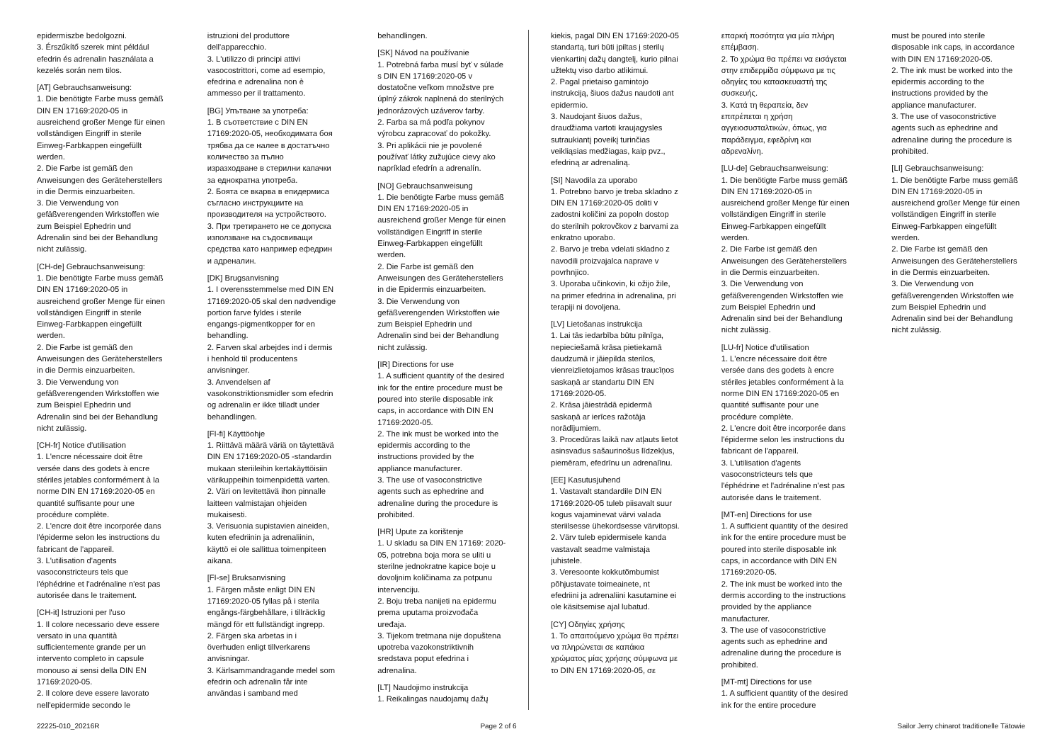epidermiszbe bedolgozni.
3. Érszűkítő szerek mint például efedrin és adrenalin használata a kezelés során nem tilos.
[AT] Gebrauchsanweisung:
1. Die benötigte Farbe muss gemäß DIN EN 17169:2020-05 in ausreichend großer Menge für einen vollständigen Eingriff in sterile Einweg-Farbkappen eingefüllt werden.
2. Die Farbe ist gemäß den Anweisungen des Geräteherstellers in die Dermis einzuarbeiten.
3. Die Verwendung von gefäßverengenden Wirkstoffen wie zum Beispiel Ephedrin und Adrenalin sind bei der Behandlung nicht zulässig.
[CH-de] Gebrauchsanweisung:
1. Die benötigte Farbe muss gemäß DIN EN 17169:2020-05 in ausreichend großer Menge für einen vollständigen Eingriff in sterile Einweg-Farbkappen eingefüllt werden.
2. Die Farbe ist gemäß den Anweisungen des Geräteherstellers in die Dermis einzuarbeiten.
3. Die Verwendung von gefäßverengenden Wirkstoffen wie zum Beispiel Ephedrin und Adrenalin sind bei der Behandlung nicht zulässig.
[CH-fr] Notice d'utilisation
1. L'encre nécessaire doit être versée dans des godets à encre stériles jetables conformément à la norme DIN EN 17169:2020-05 en quantité suffisante pour une procédure complète.
2. L'encre doit être incorporée dans l'épiderme selon les instructions du fabricant de l'appareil.
3. L'utilisation d'agents vasoconstricteurs tels que l'éphédrine et l'adrénaline n'est pas autorisée dans le traitement.
[CH-it] Istruzioni per l'uso
1. Il colore necessario deve essere versato in una quantità sufficientemente grande per un intervento completo in capsule monouso ai sensi della DIN EN 17169:2020-05.
2. Il colore deve essere lavorato nell'epidermide secondo le
istruzioni del produttore dell'apparecchio.
3. L'utilizzo di principi attivi vasocostrittori, come ad esempio, efedrina e adrenalina non è ammesso per il trattamento.
[BG] Упътване за употреба:
1. В съответствие с DIN EN 17169:2020-05, необходимата боя трябва да се налее в достатъчно количество за пълно изразходване в стерилни капачки за еднократна употреба.
2. Боята се вкарва в епидермиса съгласно инструкциите на производителя на устройството.
3. При третирането не се допуска използване на съдосвиващи средства като например ефедрин и адреналин.
[DK] Brugsanvisning
1. I overensstemmelse med DIN EN 17169:2020-05 skal den nødvendige portion farve fyldes i sterile engangs-pigmentkopper for en behandling.
2. Farven skal arbejdes ind i dermis i henhold til producentens anvisninger.
3. Anvendelsen af vasokonstriktionsmidler som efedrin og adrenalin er ikke tilladt under behandlingen.
[FI-fi] Käyttöohje
1. Riittävä määrä väriä on täytettävä DIN EN 17169:2020-05 -standardin mukaan steriileihin kertakäyttöisiin värikuppeihin toimenpidettä varten.
2. Väri on levitettävä ihon pinnalle laitteen valmistajan ohjeiden mukaisesti.
3. Verisuonia supistavien aineiden, kuten efedriinin ja adrenaliinin, käyttö ei ole sallittua toimenpiteen aikana.
[FI-se] Bruksanvisning
1. Färgen måste enligt DIN EN 17169:2020-05 fyllas på i sterila engångs-färgbehållare, i tillräcklig mängd för ett fullständigt ingrepp.
2. Färgen ska arbetas in i överhuden enligt tillverkarens anvisningar.
3. Kärlsammandragande medel som efedrin och adrenalin får inte användas i samband med
behandlingen.
[SK] Návod na používanie
1. Potrebná farba musí byť v súlade s DIN EN 17169:2020-05 v dostatočne veľkom množstve pre úplný zákrok naplnená do sterilných jednorázových uzáverov farby.
2. Farba sa má podľa pokynov výrobcu zapracovať do pokožky.
3. Pri aplikácii nie je povolené používať látky zužujúce cievy ako napríklad efedrín a adrenalín.
[NO] Gebrauchsanweisung
1. Die benötigte Farbe muss gemäß DIN EN 17169:2020-05 in ausreichend großer Menge für einen vollständigen Eingriff in sterile Einweg-Farbkappen eingefüllt werden.
2. Die Farbe ist gemäß den Anweisungen des Geräteherstellers in die Epidermis einzuarbeiten.
3. Die Verwendung von gefäßverengenden Wirkstoffen wie zum Beispiel Ephedrin und Adrenalin sind bei der Behandlung nicht zulässig.
[IR] Directions for use
1. A sufficient quantity of the desired ink for the entire procedure must be poured into sterile disposable ink caps, in accordance with DIN EN 17169:2020-05.
2. The ink must be worked into the epidermis according to the instructions provided by the appliance manufacturer.
3. The use of vasoconstrictive agents such as ephedrine and adrenaline during the procedure is prohibited.
[HR] Upute za korištenje
1. U skladu sa DIN EN 17169: 2020-05, potrebna boja mora se uliti u sterilne jednokratne kapice boje u dovoljnim količinama za potpunu intervenciju.
2. Boju treba nanijeti na epidermu prema uputama proizvođača uređaja.
3. Tijekom tretmana nije dopuštena upotreba vazokonstriktivnih sredstava poput efedrina i adrenalina.
[LT] Naudojimo instrukcija
1. Reikalingas naudojamų dažų
kiekis, pagal DIN EN 17169:2020-05 standartą, turi būti įpiltas į sterilų vienkartinį dažų dangtelį, kurio pilnai užtektų viso darbo atlikimui.
2. Pagal prietaiso gamintojo instrukciją, šiuos dažus naudoti ant epidermio.
3. Naudojant šiuos dažus, draudžiama vartoti kraujagysles sutraukiantį poveikį turinčias veikliąsias medžiagas, kaip pvz., efedriną ar adrenaliną.
[SI] Navodila za uporabo
1. Potrebno barvo je treba skladno z DIN EN 17169:2020-05 doliti v zadostni količini za popoln dostop do sterilnih pokrovčkov z barvami za enkratno uporabo.
2. Barvo je treba vdelati skladno z navodili proizvajalca naprave v povrhnjico.
3. Uporaba učinkovin, ki ožijo žile, na primer efedrina in adrenalina, pri terapiji ni dovoljena.
[LV] Lietošanas instrukcija
1. Lai tās iedarbība būtu pilnīga, nepieciešamā krāsa pietiekamā daudzumā ir jāiepilda sterilos, vienreizlietojamos krāsas traucīņos saskaņā ar standartu DIN EN 17169:2020-05.
2. Krāsa jāiestrādā epidermā saskaņā ar ierīces ražotāja norādījumiem.
3. Procedūras laikā nav atļauts lietot asinsvadus sašaurinošus līdzekļus, piemēram, efedrīnu un adrenalīnu.
[EE] Kasutusjuhend
1. Vastavalt standardile DIN EN 17169:2020-05 tuleb piisavalt suur kogus vajaminevat värvi valada steriilsesse ühekordsesse värvitopsi.
2. Värv tuleb epidermisele kanda vastavalt seadme valmistaja juhistele.
3. Veresoonte kokkutõmbumist põhjustavate toimeainete, nt efedriini ja adrenaliini kasutamine ei ole käsitsemise ajal lubatud.
[CY] Οδηγίες χρήσης
1. Το απαιτούμενο χρώμα θα πρέπει να πληρώνεται σε καπάκια χρώματος μίας χρήσης σύμφωνα με το DIN EN 17169:2020-05, σε
επαρκή ποσότητα για μία πλήρη επέμβαση.
2. Το χρώμα θα πρέπει να εισάγεται στην επιδερμίδα σύμφωνα με τις οδηγίες του κατασκευαστή της συσκευής.
3. Κατά τη θεραπεία, δεν επιτρέπεται η χρήση αγγειοσυσταλτικών, όπως, για παράδειγμα, εφεδρίνη και αδρεναλίνη.
[LU-de] Gebrauchsanweisung:
1. Die benötigte Farbe muss gemäß DIN EN 17169:2020-05 in ausreichend großer Menge für einen vollständigen Eingriff in sterile Einweg-Farbkappen eingefüllt werden.
2. Die Farbe ist gemäß den Anweisungen des Geräteherstellers in die Dermis einzuarbeiten.
3. Die Verwendung von gefäßverengenden Wirkstoffen wie zum Beispiel Ephedrin und Adrenalin sind bei der Behandlung nicht zulässig.
[LU-fr] Notice d'utilisation
1. L'encre nécessaire doit être versée dans des godets à encre stériles jetables conformément à la norme DIN EN 17169:2020-05 en quantité suffisante pour une procédure complète.
2. L'encre doit être incorporée dans l'épiderme selon les instructions du fabricant de l'appareil.
3. L'utilisation d'agents vasoconstricteurs tels que l'éphédrine et l'adrénaline n'est pas autorisée dans le traitement.
[MT-en] Directions for use
1. A sufficient quantity of the desired ink for the entire procedure must be poured into sterile disposable ink caps, in accordance with DIN EN 17169:2020-05.
2. The ink must be worked into the dermis according to the instructions provided by the appliance manufacturer.
3. The use of vasoconstrictive agents such as ephedrine and adrenaline during the procedure is prohibited.
[MT-mt] Directions for use
1. A sufficient quantity of the desired ink for the entire procedure
must be poured into sterile disposable ink caps, in accordance with DIN EN 17169:2020-05.
2. The ink must be worked into the epidermis according to the instructions provided by the appliance manufacturer.
3. The use of vasoconstrictive agents such as ephedrine and adrenaline during the procedure is prohibited.
[LI] Gebrauchsanweisung:
1. Die benötigte Farbe muss gemäß DIN EN 17169:2020-05 in ausreichend großer Menge für einen vollständigen Eingriff in sterile Einweg-Farbkappen eingefüllt werden.
2. Die Farbe ist gemäß den Anweisungen des Geräteherstellers in die Dermis einzuarbeiten.
3. Die Verwendung von gefäßverengenden Wirkstoffen wie zum Beispiel Ephedrin und Adrenalin sind bei der Behandlung nicht zulässig.
22225-010_20216R Page 2 of 6 Sailor Jerry chinarot traditionelle Tätowie